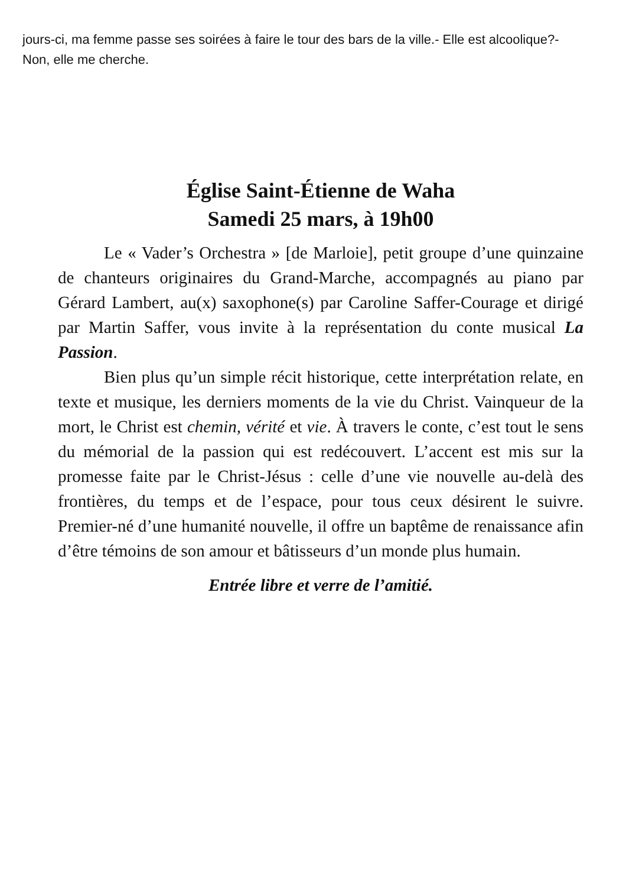jours-ci, ma femme passe ses soirées à faire le tour des bars de la ville.- Elle est alcoolique?- Non, elle me cherche.
Église Saint-Étienne de Waha
Samedi 25 mars, à 19h00
Le « Vader’s Orchestra » [de Marloie], petit groupe d’une quinzaine de chanteurs originaires du Grand-Marche, accompagnés au piano par Gérard Lambert, au(x) saxophone(s) par Caroline Saffer-Courage et dirigé par Martin Saffer, vous invite à la représentation du conte musical La Passion.
Bien plus qu’un simple récit historique, cette interprétation relate, en texte et musique, les derniers moments de la vie du Christ. Vainqueur de la mort, le Christ est chemin, vérité et vie. À travers le conte, c’est tout le sens du mémorial de la passion qui est redécouvert. L’accent est mis sur la promesse faite par le Christ-Jésus : celle d’une vie nouvelle au-delà des frontières, du temps et de l’espace, pour tous ceux désirent le suivre. Premier-né d’une humanité nouvelle, il offre un baptême de renaissance afin d’être témoins de son amour et bâtisseurs d’un monde plus humain.
Entrée libre et verre de l’amitié.